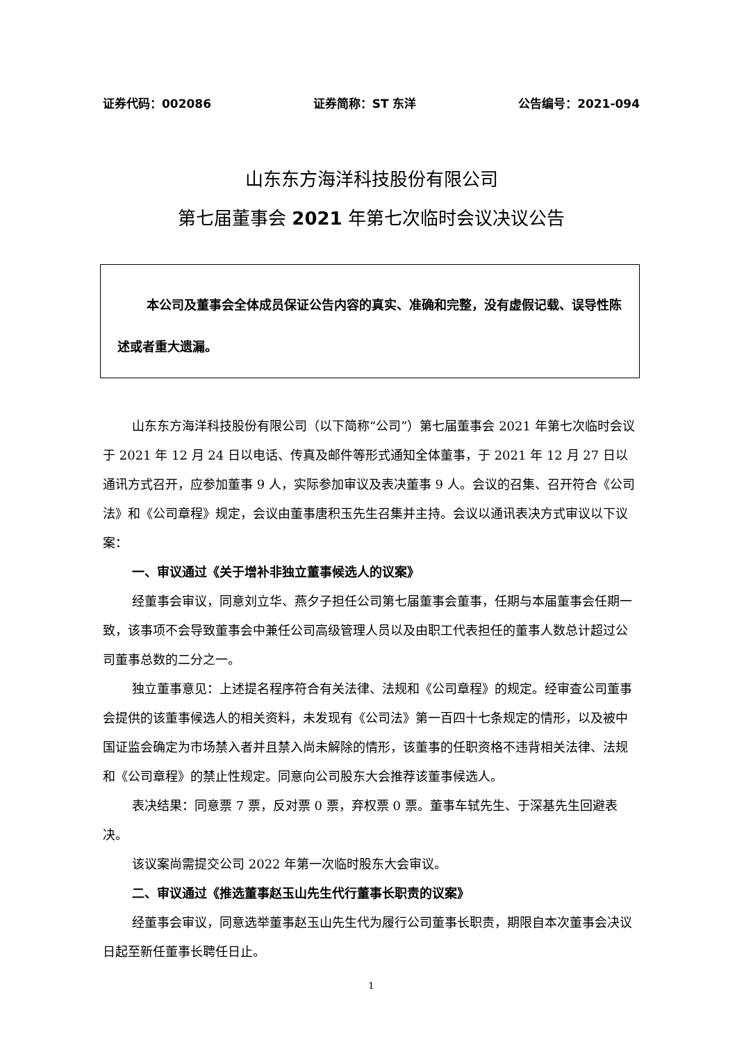证券代码：002086 证券简称：ST 东洋 公告编号：2021-094
山东东方海洋科技股份有限公司
第七届董事会 2021 年第七次临时会议决议公告
本公司及董事会全体成员保证公告内容的真实、准确和完整，没有虚假记载、误导性陈述或者重大遗漏。
山东东方海洋科技股份有限公司（以下简称“公司”）第七届董事会 2021 年第七次临时会议于 2021 年 12 月 24 日以电话、传真及邮件等形式通知全体董事，于 2021 年 12 月 27 日以通讯方式召开，应参加董事 9 人，实际参加审议及表决董事 9 人。会议的召集、召开符合《公司法》和《公司章程》规定，会议由董事唐积玉先生召集并主持。会议以通讯表决方式审议以下议案：
一、审议通过《关于增补非独立董事候选人的议案》
经董事会审议，同意刘立华、燕夕子担任公司第七届董事会董事，任期与本届董事会任期一致，该事项不会导致董事会中兼任公司高级管理人员以及由职工代表担任的董事人数总计超过公司董事总数的二分之一。
独立董事意见：上述提名程序符合有关法律、法规和《公司章程》的规定。经审查公司董事会提供的该董事候选人的相关资料，未发现有《公司法》第一百四十七条规定的情形，以及被中国证监会确定为市场禁入者并且禁入尚未解除的情形，该董事的任职资格不违背相关法律、法规和《公司章程》的禁止性规定。同意向公司股东大会推荐该董事候选人。
表决结果：同意票 7 票，反对票 0 票，弃权票 0 票。董事车轼先生、于深基先生回避表决。
该议案尚需提交公司 2022 年第一次临时股东大会审议。
二、审议通过《推选董事赵玉山先生代行董事长职责的议案》
经董事会审议，同意选举董事赵玉山先生代为履行公司董事长职责，期限自本次董事会决议日起至新任董事长聘任日止。
1